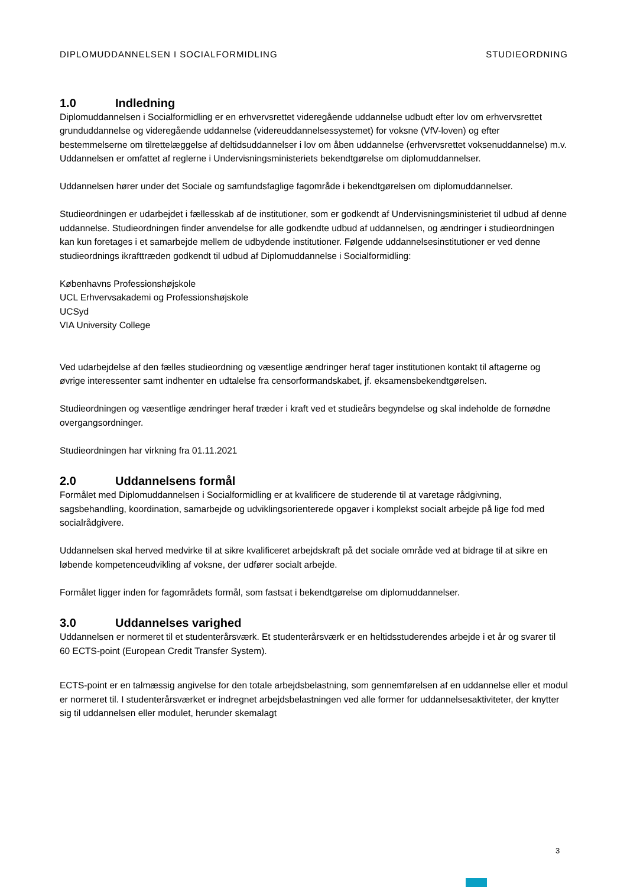DIPLOMUDDANNELSEN I SOCIALFORMIDLING STUDIEORDNING
1.0 Indledning
Diplomuddannelsen i Socialformidling er en erhvervsrettet videregående uddannelse udbudt efter lov om erhvervsrettet grunduddannelse og videregående uddannelse (videreuddannelsessystemet) for voksne (VfV-loven) og efter bestemmelserne om tilrettelæggelse af deltidsuddannelser i lov om åben uddannelse (erhvervsrettet voksenuddannelse) m.v. Uddannelsen er omfattet af reglerne i Undervisningsministeriets bekendtgørelse om diplomuddannelser.
Uddannelsen hører under det Sociale og samfundsfaglige fagområde i bekendtgørelsen om diplomuddannelser.
Studieordningen er udarbejdet i fællesskab af de institutioner, som er godkendt af Undervisningsministeriet til udbud af denne uddannelse. Studieordningen finder anvendelse for alle godkendte udbud af uddannelsen, og ændringer i studieordningen kan kun foretages i et samarbejde mellem de udbydende institutioner. Følgende uddannelsesinstitutioner er ved denne studieordnings ikrafttræden godkendt til udbud af Diplomuddannelse i Socialformidling:
Københavns Professionshøjskole
UCL Erhvervsakademi og Professionshøjskole
UCSyd
VIA University College
Ved udarbejdelse af den fælles studieordning og væsentlige ændringer heraf tager institutionen kontakt til aftagerne og øvrige interessenter samt indhenter en udtalelse fra censorformandskabet, jf. eksamensbekendtgørelsen.
Studieordningen og væsentlige ændringer heraf træder i kraft ved et studieårs begyndelse og skal indeholde de fornødne overgangsordninger.
Studieordningen har virkning fra 01.11.2021
2.0 Uddannelsens formål
Formålet med Diplomuddannelsen i Socialformidling er at kvalificere de studerende til at varetage rådgivning, sagsbehandling, koordination, samarbejde og udviklingsorienterede opgaver i komplekst socialt arbejde på lige fod med socialrådgivere.
Uddannelsen skal herved medvirke til at sikre kvalificeret arbejdskraft på det sociale område ved at bidrage til at sikre en løbende kompetenceudvikling af voksne, der udfører socialt arbejde.
Formålet ligger inden for fagområdets formål, som fastsat i bekendtgørelse om diplomuddannelser.
3.0 Uddannelses varighed
Uddannelsen er normeret til et studenterårsværk. Et studenterårsværk er en heltidsstuderendes arbejde i et år og svarer til 60 ECTS-point (European Credit Transfer System).
ECTS-point er en talmæssig angivelse for den totale arbejdsbelastning, som gennemførelsen af en uddannelse eller et modul er normeret til. I studenterårsværket er indregnet arbejdsbelastningen ved alle former for uddannelsesaktiviteter, der knytter sig til uddannelsen eller modulet, herunder skemalagt
3